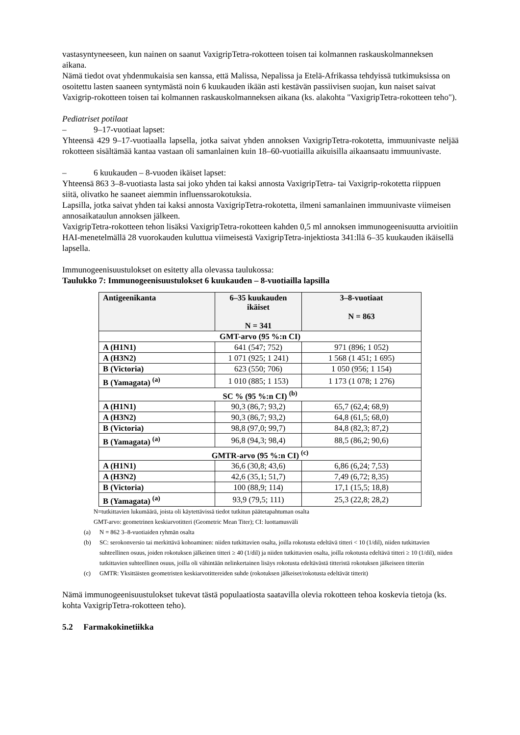vastasyntyneeseen, kun nainen on saanut VaxigripTetra-rokotteen toisen tai kolmannen raskauskolmanneksen aikana.
Nämä tiedot ovat yhdenmukaisia sen kanssa, että Malissa, Nepalissa ja Etelä-Afrikassa tehdyissä tutkimuksissa on osoitettu lasten saaneen syntymästä noin 6 kuukauden ikään asti kestävän passiivisen suojan, kun naiset saivat Vaxigrip-rokotteen toisen tai kolmannen raskauskolmanneksen aikana (ks. alakohta "VaxigripTetra-rokotteen teho").
Pediatriset potilaat
– 9–17-vuotiaat lapset:
Yhteensä 429 9–17-vuotiaalla lapsella, jotka saivat yhden annoksen VaxigripTetra-rokotetta, immuunivaste neljää rokotteen sisältämää kantaa vastaan oli samanlainen kuin 18–60-vuotiailla aikuisilla aikaansaatu immuunivaste.
– 6 kuukauden – 8-vuoden ikäiset lapset:
Yhteensä 863 3–8-vuotiasta lasta sai joko yhden tai kaksi annosta VaxigripTetra- tai Vaxigrip-rokotetta riippuen siitä, olivatko he saaneet aiemmin influenssarokotuksia.
Lapsilla, jotka saivat yhden tai kaksi annosta VaxigripTetra-rokotetta, ilmeni samanlainen immuunivaste viimeisen annosaikataulun annoksen jälkeen.
VaxigripTetra-rokotteen tehon lisäksi VaxigripTetra-rokotteen kahden 0,5 ml annoksen immunogeenisuutta arvioitiin HAI-menetelmällä 28 vuorokauden kuluttua viimeisestä VaxigripTetra-injektiosta 341:llä 6–35 kuukauden ikäisellä lapsella.
Immunogeenisuustulokset on esitetty alla olevassa taulukossa:
Taulukko 7: Immunogeenisuustulokset 6 kuukauden – 8-vuotiailla lapsilla
| Antigeenikanta | 6–35 kuukauden ikäiset N = 341 | 3–8-vuotiaat N = 863 |
| --- | --- | --- |
| GMT-arvo (95 %:n CI) | | |
| A (H1N1) | 641 (547; 752) | 971 (896; 1 052) |
| A (H3N2) | 1 071 (925; 1 241) | 1 568 (1 451; 1 695) |
| B (Victoria) | 623 (550; 706) | 1 050 (956; 1 154) |
| B (Yamagata) <sup>(a)</sup> | 1 010 (885; 1 153) | 1 173 (1 078; 1 276) |
| SC % (95 %:n CI) <sup>(b)</sup> | | |
| A (H1N1) | 90,3 (86,7; 93,2) | 65,7 (62,4; 68,9) |
| A (H3N2) | 90,3 (86,7; 93,2) | 64,8 (61,5; 68,0) |
| B (Victoria) | 98,8 (97,0; 99,7) | 84,8 (82,3; 87,2) |
| B (Yamagata) <sup>(a)</sup> | 96,8 (94,3; 98,4) | 88,5 (86,2; 90,6) |
| GMTR-arvo (95 %:n CI) <sup>(c)</sup> | | |
| A (H1N1) | 36,6 (30,8; 43,6) | 6,86 (6,24; 7,53) |
| A (H3N2) | 42,6 (35,1; 51,7) | 7,49 (6,72; 8,35) |
| B (Victoria) | 100 (88,9; 114) | 17,1 (15,5; 18,8) |
| B (Yamagata) <sup>(a)</sup> | 93,9 (79,5; 111) | 25,3 (22,8; 28,2) |
N=tutkittavien lukumäärä, joista oli käytettävissä tiedot tutkitun päätetapahtuman osalta
GMT-arvo: geometrinen keskiarvotitteri (Geometric Mean Titer); CI: luottamusväli
(a) N = 862 3–8-vuotiaiden ryhmän osalta
(b) SC: serokonversio tai merkittävä kohoaminen: niiden tutkittavien osalta, joilla rokotusta edeltävä titteri < 10 (1/dil), niiden tutkittavien suhteellinen osuus, joiden rokotuksen jälkeinen titteri ≥ 40 (1/dil) ja niiden tutkittavien osalta, joilla rokotusta edeltävä titteri ≥ 10 (1/dil), niiden tutkittavien suhteellinen osuus, joilla oli vähintään nelinkertainen lisäys rokotusta edeltävästä titteristä rokotuksen jälkeiseen titteriin
(c) GMTR: Yksittäisten geometristen keskiarvotittereiden suhde (rokotuksen jälkeiset/rokotusta edeltävät titterit)
Nämä immunogeenisuustulokset tukevat tästä populaatiosta saatavilla olevia rokotteen tehoa koskevia tietoja (ks. kohta VaxigripTetra-rokotteen teho).
5.2 Farmakokinetiikka